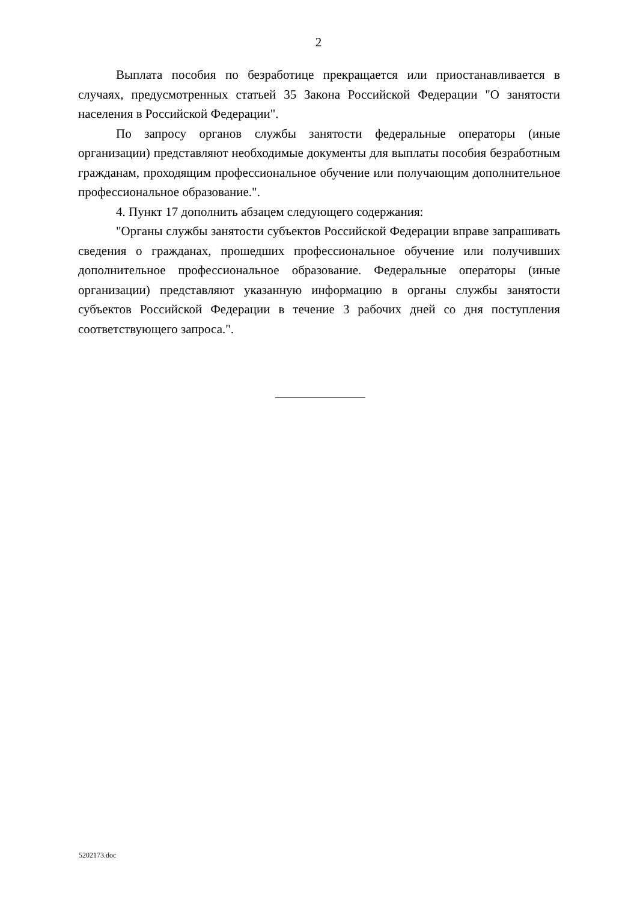2
Выплата пособия по безработице прекращается или приостанавливается в случаях, предусмотренных статьей 35 Закона Российской Федерации "О занятости населения в Российской Федерации".
По запросу органов службы занятости федеральные операторы (иные организации) представляют необходимые документы для выплаты пособия безработным гражданам, проходящим профессиональное обучение или получающим дополнительное профессиональное образование.".
4. Пункт 17 дополнить абзацем следующего содержания:
"Органы службы занятости субъектов Российской Федерации вправе запрашивать сведения о гражданах, прошедших профессиональное обучение или получивших дополнительное профессиональное образование. Федеральные операторы (иные организации) представляют указанную информацию в органы службы занятости субъектов Российской Федерации в течение 3 рабочих дней со дня поступления соответствующего запроса.".
5202173.doc